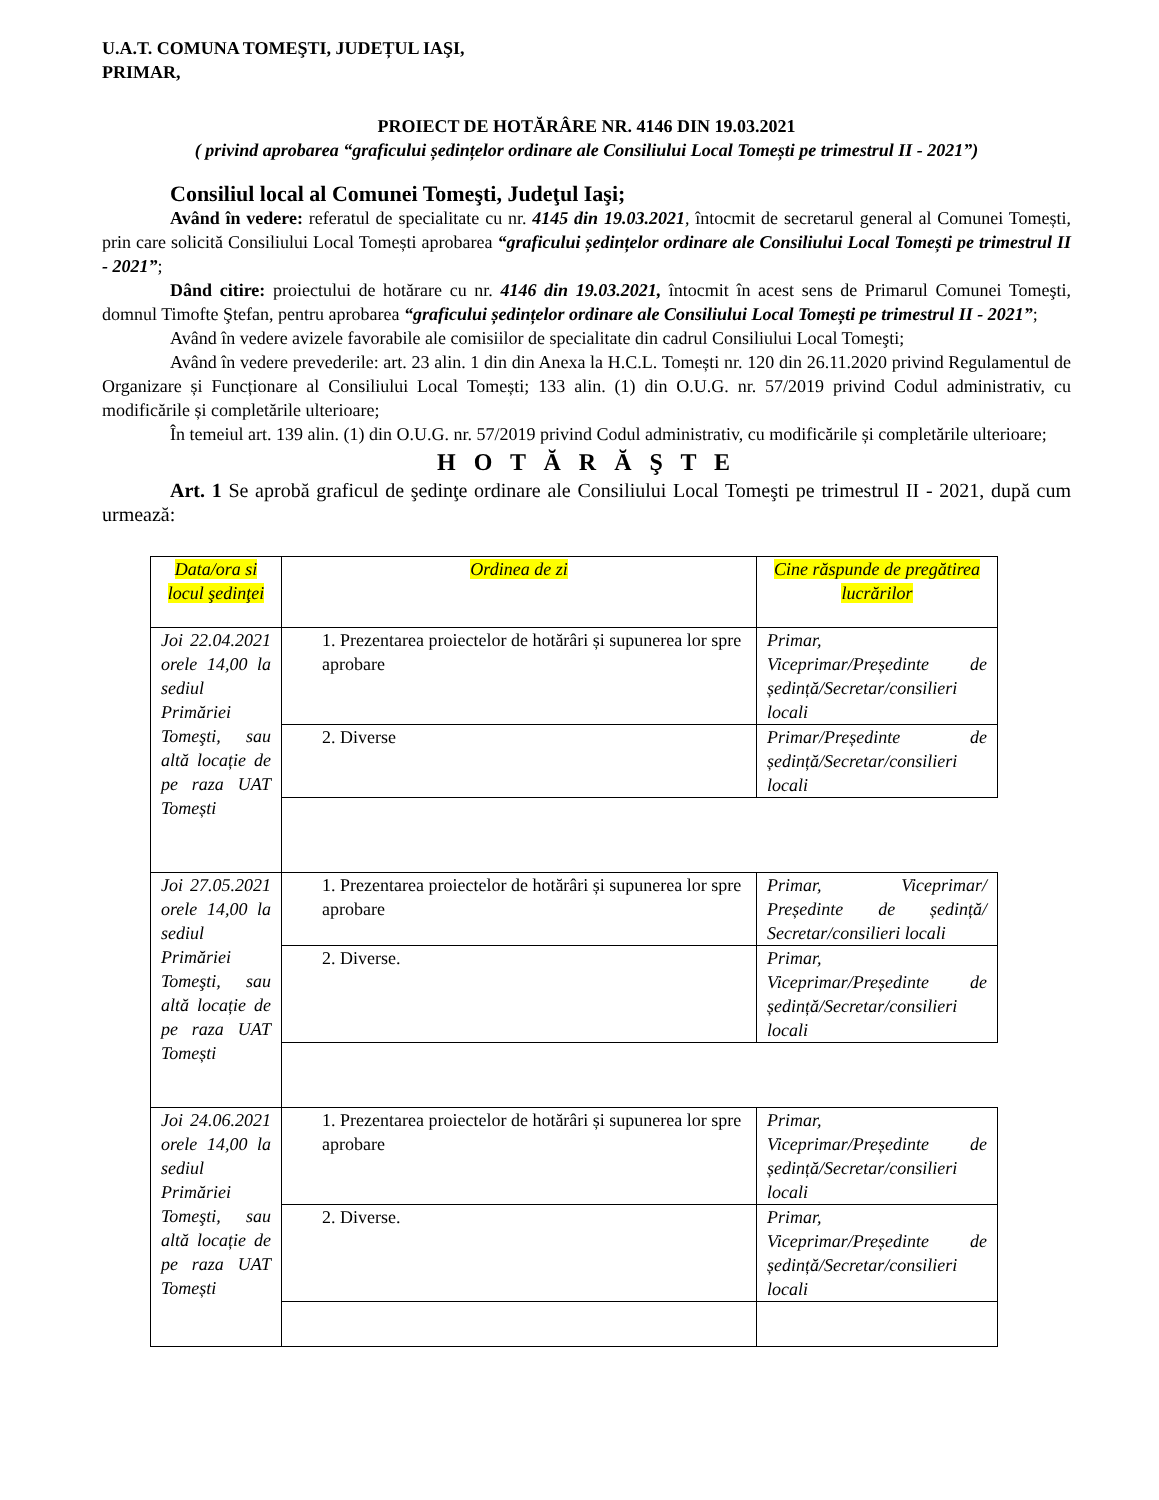U.A.T. COMUNA TOMEŞTI, JUDEȚUL IAŞI,
PRIMAR,
PROIECT DE HOTĂRÂRE NR. 4146 DIN 19.03.2021
( privind aprobarea “graficului ședințelor ordinare ale Consiliului Local Tomești pe trimestrul II - 2021”)
Consiliul local al Comunei Tomeşti, Judeţul Iaşi;
Având în vedere: referatul de specialitate cu nr. 4145 din 19.03.2021, întocmit de secretarul general al Comunei Tomești, prin care solicită Consiliului Local Tomești aprobarea “graficului ședințelor ordinare ale Consiliului Local Tomești pe trimestrul II - 2021”;
Dând citire: proiectului de hotărare cu nr. 4146 din 19.03.2021, întocmit în acest sens de Primarul Comunei Tomeşti, domnul Timofte Ştefan, pentru aprobarea “graficului ședințelor ordinare ale Consiliului Local Tomești pe trimestrul II - 2021”;
Având în vedere avizele favorabile ale comisiilor de specialitate din cadrul Consiliului Local Tomeşti;
Având în vedere prevederile: art. 23 alin. 1 din din Anexa la H.C.L. Tomești nr. 120 din 26.11.2020 privind Regulamentul de Organizare și Funcționare al Consiliului Local Tomești; 133 alin. (1) din O.U.G. nr. 57/2019 privind Codul administrativ, cu modificările și completările ulterioare;
În temeiul art. 139 alin. (1) din O.U.G. nr. 57/2019 privind Codul administrativ, cu modificările și completările ulterioare;
H O T Ă R Ă Ş T E
Art. 1 Se aprobă graficul de şedinţe ordinare ale Consiliului Local Tomeşti pe trimestrul II - 2021, după cum urmează:
| Data/ora si locul şedinţei | Ordinea de zi | Cine răspunde de pregătirea lucrărilor |
| Joi 22.04.2021 orele 14,00 la sediul Primăriei Tomeşti, sau altă locație de pe raza UAT Tomești | 1. Prezentarea proiectelor de hotărâri și supunerea lor spre aprobare | Primar, Viceprimar/Președinte de ședință/Secretar/consilieri locali |
| | 2. Diverse | Primar/Președinte de ședință/Secretar/consilieri locali |
| Joi 27.05.2021 orele 14,00 la sediul Primăriei Tomeşti, sau altă locație de pe raza UAT Tomești | 1. Prezentarea proiectelor de hotărâri și supunerea lor spre aprobare | Primar, Viceprimar/ Președinte de ședință/ Secretar/consilieri locali |
| | 2. Diverse. | Primar, Viceprimar/Președinte de ședință/Secretar/consilieri locali |
| Joi 24.06.2021 orele 14,00 la sediul Primăriei Tomeşti, sau altă locație de pe raza UAT Tomești | 1. Prezentarea proiectelor de hotărâri și supunerea lor spre aprobare | Primar, Viceprimar/Președinte de ședință/Secretar/consilieri locali |
| | 2. Diverse. | Primar, Viceprimar/Președinte de ședință/Secretar/consilieri locali |